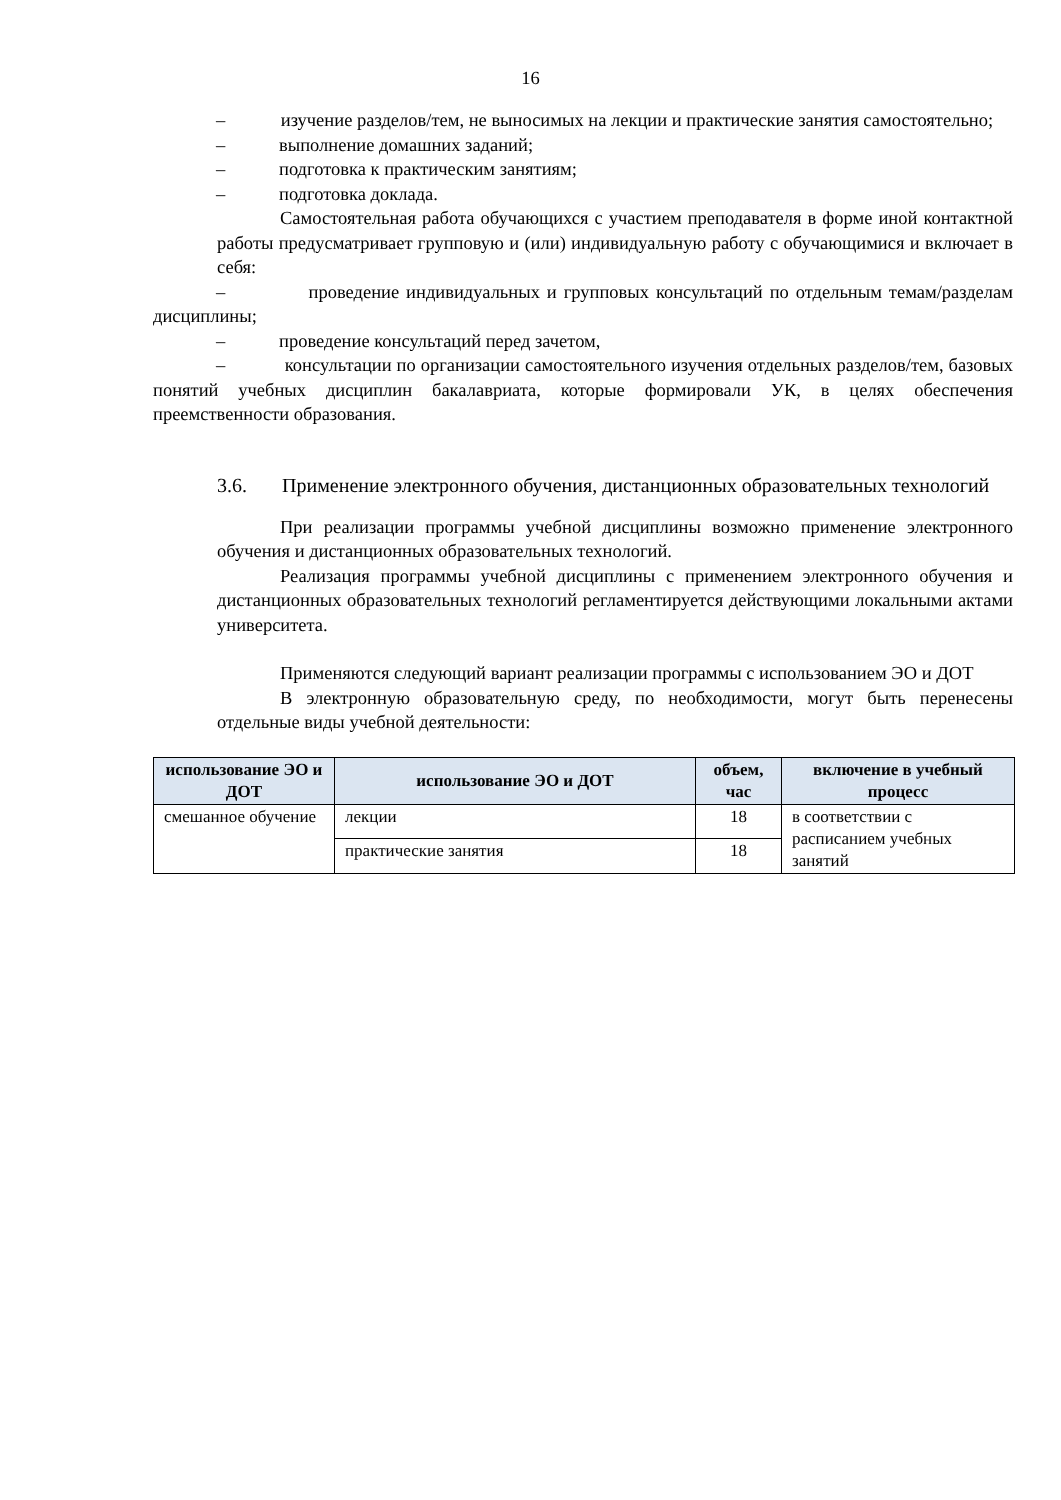16
– изучение разделов/тем, не выносимых на лекции и практические занятия самостоятельно;
– выполнение домашних заданий;
– подготовка к практическим занятиям;
– подготовка доклада.
Самостоятельная работа обучающихся с участием преподавателя в форме иной контактной работы предусматривает групповую и (или) индивидуальную работу с обучающимися и включает в себя:
– проведение индивидуальных и групповых консультаций по отдельным темам/разделам дисциплины;
– проведение консультаций перед зачетом,
– консультации по организации самостоятельного изучения отдельных разделов/тем, базовых понятий учебных дисциплин бакалавриата, которые формировали УК, в целях обеспечения преемственности образования.
3.6. Применение электронного обучения, дистанционных образовательных технологий
При реализации программы учебной дисциплины возможно применение электронного обучения и дистанционных образовательных технологий.
Реализация программы учебной дисциплины с применением электронного обучения и дистанционных образовательных технологий регламентируется действующими локальными актами университета.
Применяются следующий вариант реализации программы с использованием ЭО и ДОТ
В электронную образовательную среду, по необходимости, могут быть перенесены отдельные виды учебной деятельности:
| использование ЭО и ДОТ | использование ЭО и ДОТ | объем, час | включение в учебный процесс |
| --- | --- | --- | --- |
| смешанное обучение | лекции | 18 | в соответствии с расписанием учебных занятий |
| | практические занятия | 18 | |